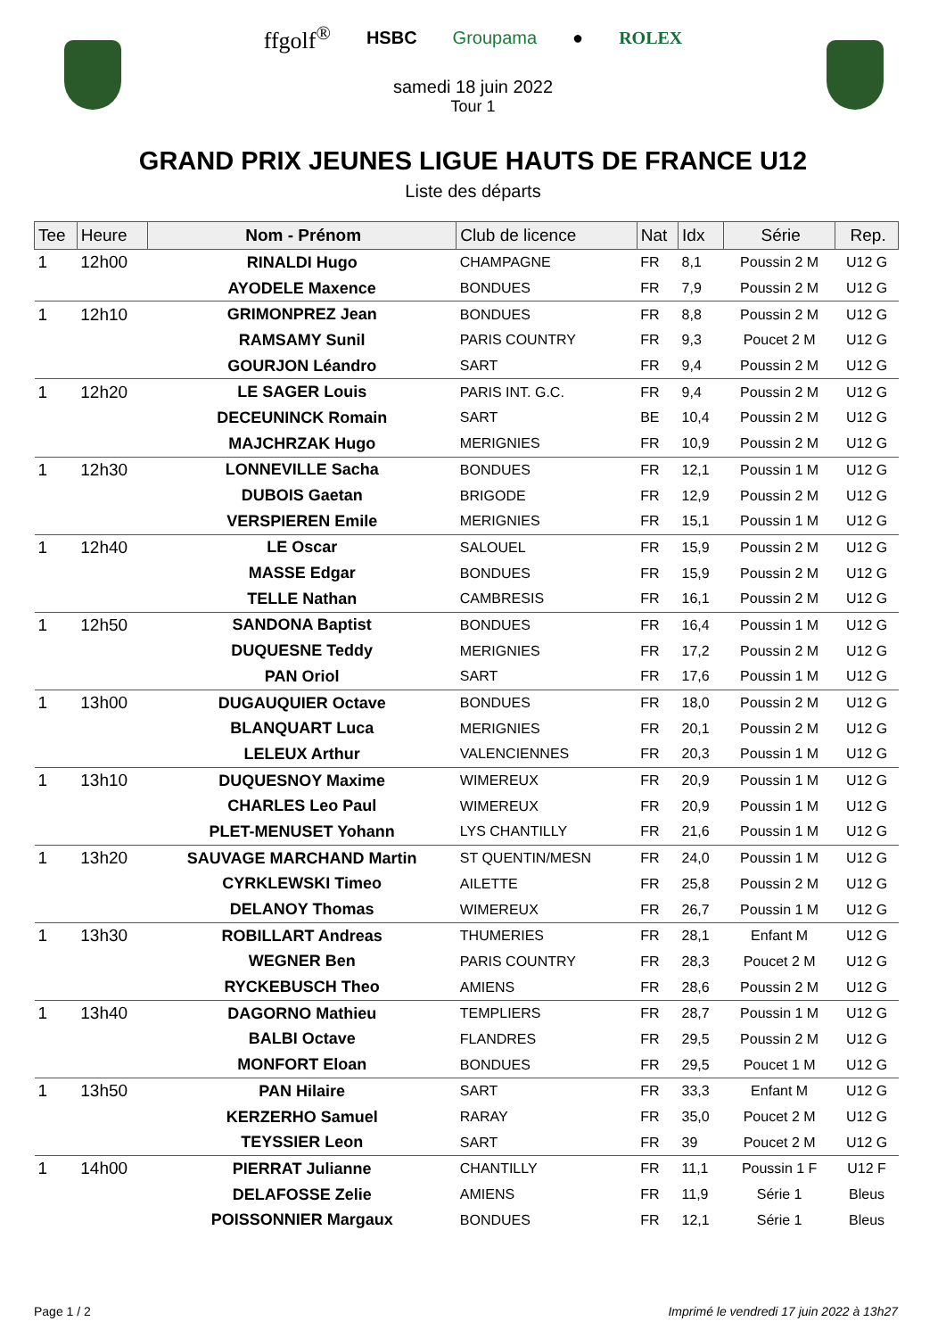ffgolf<sup>®</sup> HSBC Groupama ● ROLEX
samedi 18 juin 2022
Tour 1
GRAND PRIX JEUNES LIGUE HAUTS DE FRANCE U12
Liste des départs
| Tee | Heure | Nom - Prénom | Club de licence | Nat | Idx | Série | Rep. |
| --- | --- | --- | --- | --- | --- | --- | --- |
| 1 | 12h00 | RINALDI Hugo | CHAMPAGNE | FR | 8,1 | Poussin 2 M | U12 G |
| | | AYODELE Maxence | BONDUES | FR | 7,9 | Poussin 2 M | U12 G |
| 1 | 12h10 | GRIMONPREZ Jean | BONDUES | FR | 8,8 | Poussin 2 M | U12 G |
| | | RAMSAMY Sunil | PARIS COUNTRY | FR | 9,3 | Poucet 2 M | U12 G |
| | | GOURJON Léandro | SART | FR | 9,4 | Poussin 2 M | U12 G |
| 1 | 12h20 | LE SAGER Louis | PARIS INT. G.C. | FR | 9,4 | Poussin 2 M | U12 G |
| | | DECEUNINCK Romain | SART | BE | 10,4 | Poussin 2 M | U12 G |
| | | MAJCHRZAK Hugo | MERIGNIES | FR | 10,9 | Poussin 2 M | U12 G |
| 1 | 12h30 | LONNEVILLE Sacha | BONDUES | FR | 12,1 | Poussin 1 M | U12 G |
| | | DUBOIS Gaetan | BRIGODE | FR | 12,9 | Poussin 2 M | U12 G |
| | | VERSPIEREN Emile | MERIGNIES | FR | 15,1 | Poussin 1 M | U12 G |
| 1 | 12h40 | LE Oscar | SALOUEL | FR | 15,9 | Poussin 2 M | U12 G |
| | | MASSE Edgar | BONDUES | FR | 15,9 | Poussin 2 M | U12 G |
| | | TELLE Nathan | CAMBRESIS | FR | 16,1 | Poussin 2 M | U12 G |
| 1 | 12h50 | SANDONA Baptist | BONDUES | FR | 16,4 | Poussin 1 M | U12 G |
| | | DUQUESNE Teddy | MERIGNIES | FR | 17,2 | Poussin 2 M | U12 G |
| | | PAN Oriol | SART | FR | 17,6 | Poussin 1 M | U12 G |
| 1 | 13h00 | DUGAUQUIER Octave | BONDUES | FR | 18,0 | Poussin 2 M | U12 G |
| | | BLANQUART Luca | MERIGNIES | FR | 20,1 | Poussin 2 M | U12 G |
| | | LELEUX Arthur | VALENCIENNES | FR | 20,3 | Poussin 1 M | U12 G |
| 1 | 13h10 | DUQUESNOY Maxime | WIMEREUX | FR | 20,9 | Poussin 1 M | U12 G |
| | | CHARLES Leo Paul | WIMEREUX | FR | 20,9 | Poussin 1 M | U12 G |
| | | PLET-MENUSET Yohann | LYS CHANTILLY | FR | 21,6 | Poussin 1 M | U12 G |
| 1 | 13h20 | SAUVAGE MARCHAND Martin | ST QUENTIN/MESN | FR | 24,0 | Poussin 1 M | U12 G |
| | | CYRKLEWSKI Timeo | AILETTE | FR | 25,8 | Poussin 2 M | U12 G |
| | | DELANOY Thomas | WIMEREUX | FR | 26,7 | Poussin 1 M | U12 G |
| 1 | 13h30 | ROBILLART Andreas | THUMERIES | FR | 28,1 | Enfant M | U12 G |
| | | WEGNER Ben | PARIS COUNTRY | FR | 28,3 | Poucet 2 M | U12 G |
| | | RYCKEBUSCH Theo | AMIENS | FR | 28,6 | Poussin 2 M | U12 G |
| 1 | 13h40 | DAGORNO Mathieu | TEMPLIERS | FR | 28,7 | Poussin 1 M | U12 G |
| | | BALBI Octave | FLANDRES | FR | 29,5 | Poussin 2 M | U12 G |
| | | MONFORT Eloan | BONDUES | FR | 29,5 | Poucet 1 M | U12 G |
| 1 | 13h50 | PAN Hilaire | SART | FR | 33,3 | Enfant M | U12 G |
| | | KERZERHO Samuel | RARAY | FR | 35,0 | Poucet 2 M | U12 G |
| | | TEYSSIER Leon | SART | FR | 39 | Poucet 2 M | U12 G |
| 1 | 14h00 | PIERRAT Julianne | CHANTILLY | FR | 11,1 | Poussin 1 F | U12 F |
| | | DELAFOSSE Zelie | AMIENS | FR | 11,9 | Série 1 | Bleus |
| | | POISSONNIER Margaux | BONDUES | FR | 12,1 | Série 1 | Bleus |
Page 1 / 2 Imprimé le vendredi 17 juin 2022 à 13h27